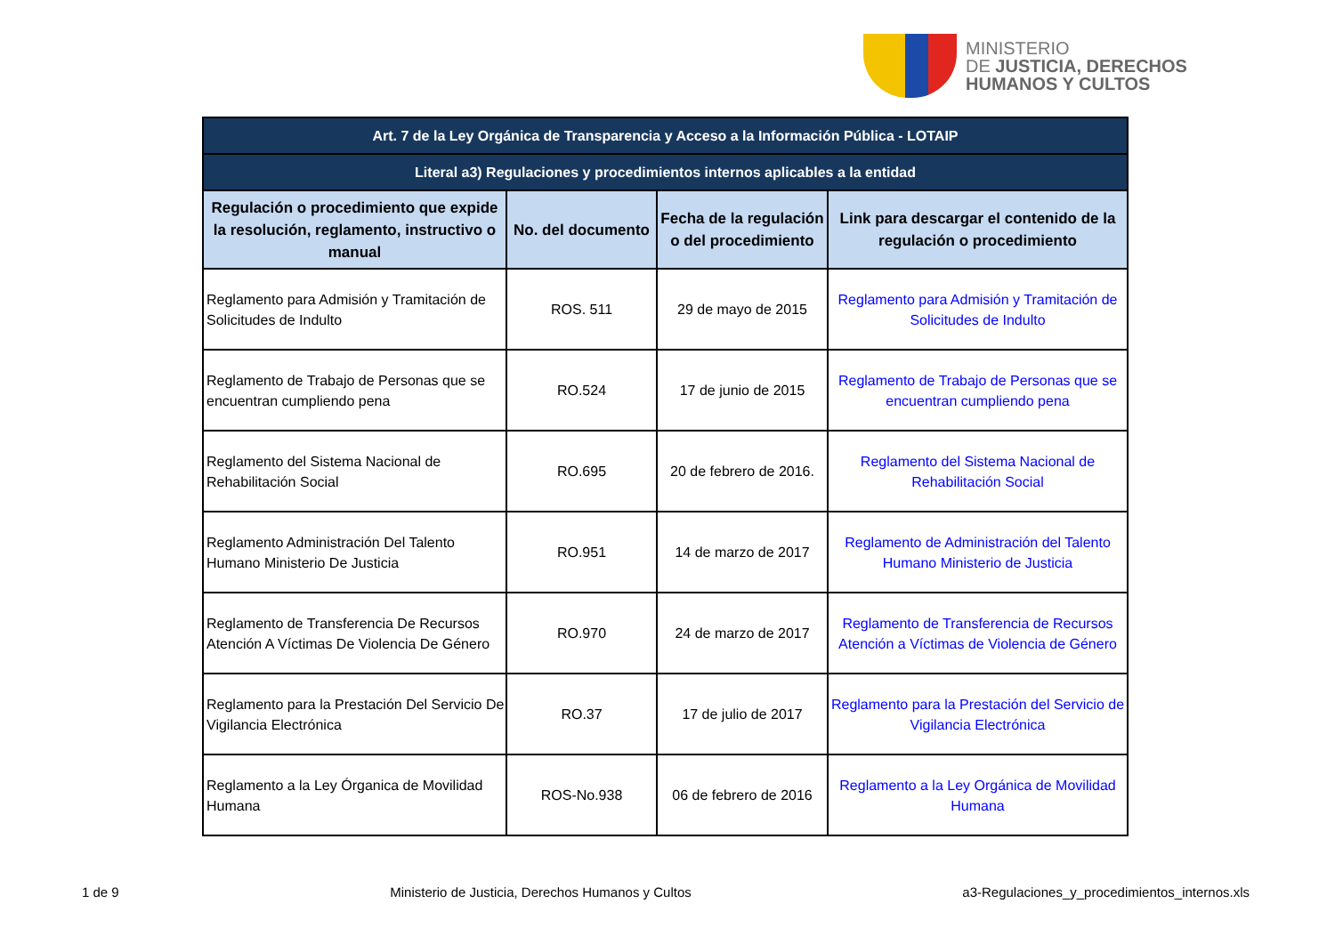MINISTERIO
DE JUSTICIA, DERECHOS
HUMANOS Y CULTOS
| Art. 7 de la Ley Orgánica de Transparencia y Acceso a la Información Pública - LOTAIP | | | |
| Literal a3) Regulaciones y procedimientos internos aplicables a la entidad | | | |
| Regulación o procedimiento que expide la resolución, reglamento, instructivo o manual | No. del documento | Fecha de la regulación o del procedimiento | Link para descargar el contenido de la regulación o procedimiento |
| Reglamento para Admisión y Tramitación de Solicitudes de Indulto | ROS. 511 | 29 de mayo de 2015 | Reglamento para Admisión y Tramitación de Solicitudes de Indulto |
| Reglamento de Trabajo de Personas que se encuentran cumpliendo pena | RO.524 | 17 de junio de 2015 | Reglamento de Trabajo de Personas que se encuentran cumpliendo pena |
| Reglamento del Sistema Nacional de Rehabilitación Social | RO.695 | 20 de febrero de 2016. | Reglamento del Sistema Nacional de Rehabilitación Social |
| Reglamento Administración Del Talento Humano Ministerio De Justicia | RO.951 | 14 de marzo de 2017 | Reglamento de Administración del Talento Humano Ministerio de Justicia |
| Reglamento de Transferencia De Recursos Atención A Víctimas De Violencia De Género | RO.970 | 24 de marzo de 2017 | Reglamento de Transferencia de Recursos Atención a Víctimas de Violencia de Género |
| Reglamento para la Prestación Del Servicio De Vigilancia Electrónica | RO.37 | 17 de julio de 2017 | Reglamento para la Prestación del Servicio de Vigilancia Electrónica |
| Reglamento a la Ley Órganica de Movilidad Humana | ROS-No.938 | 06 de febrero de 2016 | Reglamento a la Ley Orgánica de Movilidad Humana |
1 de 9 Ministerio de Justicia, Derechos Humanos y Cultos a3-Regulaciones_y_procedimientos_internos.xls